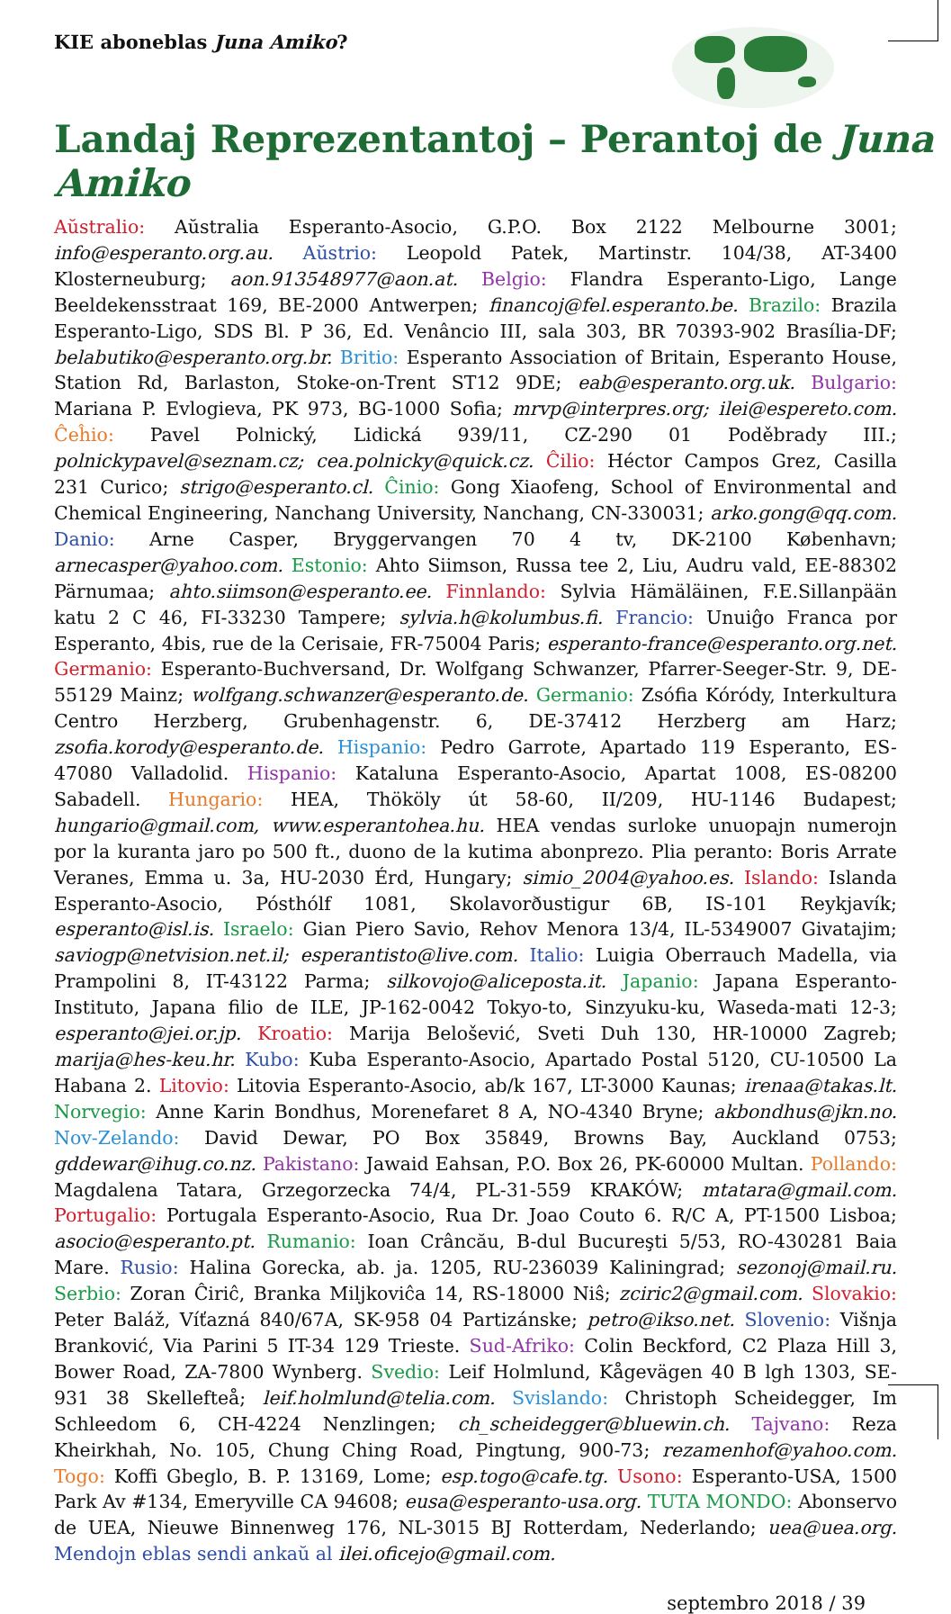KIE aboneblas Juna Amiko?
Landaj Reprezentantoj – Perantoj de Juna Amiko
Aŭstralio: Aŭstralia Esperanto-Asocio, G.P.O. Box 2122 Melbourne 3001; info@esperanto.org.au. Aŭstrio: Leopold Patek, Martinstr. 104/38, AT-3400 Klosterneuburg; aon.913548977@aon.at. Belgio: Flandra Esperanto-Ligo, Lange Beeldekensstraat 169, BE-2000 Antwerpen; financoj@fel.esperanto.be. Brazilo: Brazila Esperanto-Ligo, SDS Bl. P 36, Ed. Venâncio III, sala 303, BR 70393-902 Brasília-DF; belabutiko@esperanto.org.br. Britio: Esperanto Association of Britain, Esperanto House, Station Rd, Barlaston, Stoke-on-Trent ST12 9DE; eab@esperanto.org.uk. Bulgario: Mariana P. Evlogieva, PK 973, BG-1000 Sofia; mrvp@interpres.org; ilei@espereto.com. Ĉeĥio: Pavel Polnický, Lidická 939/11, CZ-290 01 Poděbrady III.; polnickypavel@seznam.cz; cea.polnicky@quick.cz. Ĉilio: Héctor Campos Grez, Casilla 231 Curico; strigo@esperanto.cl. Ĉinio: Gong Xiaofeng, School of Environmental and Chemical Engineering, Nanchang University, Nanchang, CN-330031; arko.gong@qq.com. Danio: Arne Casper, Bryggervangen 70 4 tv, DK-2100 København; arnecasper@yahoo.com. Estonio: Ahto Siimson, Russa tee 2, Liu, Audru vald, EE-88302 Pärnumaa; ahto.siimson@esperanto.ee. Finnlando: Sylvia Hämäläinen, F.E.Sillanpään katu 2 C 46, FI-33230 Tampere; sylvia.h@kolumbus.fi. Francio: Unuiĝo Franca por Esperanto, 4bis, rue de la Cerisaie, FR-75004 Paris; esperanto-france@esperanto.org.net. Germanio: Esperanto-Buchversand, Dr. Wolfgang Schwanzer, Pfarrer-Seeger-Str. 9, DE-55129 Mainz; wolfgang.schwanzer@esperanto.de. Germanio: Zsófia Kóródy, Interkultura Centro Herzberg, Grubenhagenstr. 6, DE-37412 Herzberg am Harz; zsofia.korody@esperanto.de. Hispanio: Pedro Garrote, Apartado 119 Esperanto, ES-47080 Valladolid. Hispanio: Kataluna Esperanto-Asocio, Apartat 1008, ES-08200 Sabadell. Hungario: HEA, Thököly út 58-60, II/209, HU-1146 Budapest; hungario@gmail.com, www.esperantohea.hu. HEA vendas surloke unuopajn numerojn por la kuranta jaro po 500 ft., duono de la kutima abonprezo. Plia peranto: Boris Arrate Veranes, Emma u. 3a, HU-2030 Érd, Hungary; simio_2004@yahoo.es. Islando: Islanda Esperanto-Asocio, Pósthólf 1081, Skolavorðustigur 6B, IS-101 Reykjavík; esperanto@isl.is. Israelo: Gian Piero Savio, Rehov Menora 13/4, IL-5349007 Givatajim; saviogp@netvision.net.il; esperantisto@live.com. Italio: Luigia Oberrauch Madella, via Prampolini 8, IT-43122 Parma; silkovojo@aliceposta.it. Japanio: Japana Esperanto-Instituto, Japana filio de ILE, JP-162-0042 Tokyo-to, Sinzyuku-ku, Waseda-mati 12-3; esperanto@jei.or.jp. Kroatio: Marija Belošević, Sveti Duh 130, HR-10000 Zagreb; marija@hes-keu.hr. Kubo: Kuba Esperanto-Asocio, Apartado Postal 5120, CU-10500 La Habana 2. Litovio: Litovia Esperanto-Asocio, ab/k 167, LT-3000 Kaunas; irenaa@takas.lt. Norvegio: Anne Karin Bondhus, Morenefaret 8 A, NO-4340 Bryne; akbondhus@jkn.no. Nov-Zelando: David Dewar, PO Box 35849, Browns Bay, Auckland 0753; gddewar@ihug.co.nz. Pakistano: Jawaid Eahsan, P.O. Box 26, PK-60000 Multan. Pollando: Magdalena Tatara, Grzegorzecka 74/4, PL-31-559 KRAKÓW; mtatara@gmail.com. Portugalio: Portugala Esperanto-Asocio, Rua Dr. Joao Couto 6. R/C A, PT-1500 Lisboa; asocio@esperanto.pt. Rumanio: Ioan Crâncău, B-dul Bucureşti 5/53, RO-430281 Baia Mare. Rusio: Halina Gorecka, ab. ja. 1205, RU-236039 Kaliningrad; sezonoj@mail.ru. Serbio: Zoran Ĉiriĉ, Branka Miljkoviĉa 14, RS-18000 Niŝ; zciric2@gmail.com. Slovakio: Peter Baláž, Víťazná 840/67A, SK-958 04 Partizánske; petro@ikso.net. Slovenio: Višnja Branković, Via Parini 5 IT-34 129 Trieste. Sud-Afriko: Colin Beckford, C2 Plaza Hill 3, Bower Road, ZA-7800 Wynberg. Svedio: Leif Holmlund, Kågevägen 40 B lgh 1303, SE-931 38 Skellefteå; leif.holmlund@telia.com. Svislando: Christoph Scheidegger, Im Schleedom 6, CH-4224 Nenzlingen; ch_scheidegger@bluewin.ch. Tajvano: Reza Kheirkhah, No. 105, Chung Ching Road, Pingtung, 900-73; rezamenhof@yahoo.com. Togo: Koffi Gbeglo, B. P. 13169, Lome; esp.togo@cafe.tg. Usono: Esperanto-USA, 1500 Park Av #134, Emeryville CA 94608; eusa@esperanto-usa.org. TUTA MONDO: Abonservo de UEA, Nieuwe Binnenweg 176, NL-3015 BJ Rotterdam, Nederlando; uea@uea.org. Mendojn eblas sendi ankaŭ al ilei.oficejo@gmail.com.
septembro 2018 / 39